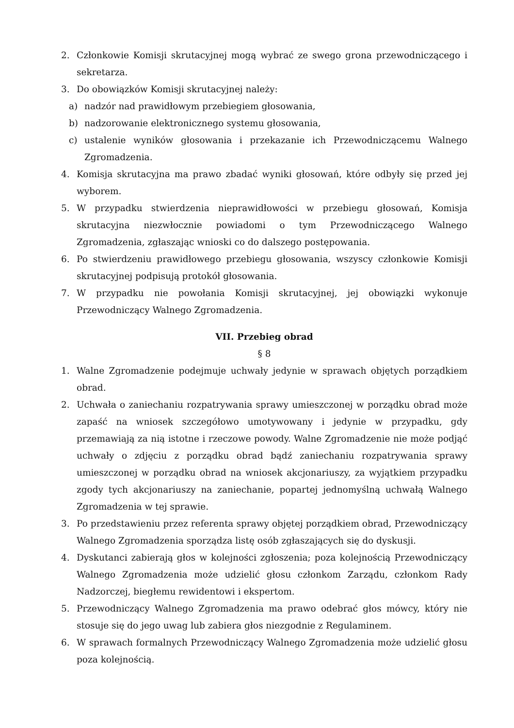2. Członkowie Komisji skrutacyjnej mogą wybrać ze swego grona przewodniczącego i sekretarza.
3. Do obowiązków Komisji skrutacyjnej należy:
a) nadzór nad prawidłowym przebiegiem głosowania,
b) nadzorowanie elektronicznego systemu głosowania,
c) ustalenie wyników głosowania i przekazanie ich Przewodniczącemu Walnego Zgromadzenia.
4. Komisja skrutacyjna ma prawo zbadać wyniki głosowań, które odbyły się przed jej wyborem.
5. W przypadku stwierdzenia nieprawidłowości w przebiegu głosowań, Komisja skrutacyjna niezwłocznie powiadomi o tym Przewodniczącego Walnego Zgromadzenia, zgłaszając wnioski co do dalszego postępowania.
6. Po stwierdzeniu prawidłowego przebiegu głosowania, wszyscy członkowie Komisji skrutacyjnej podpisują protokół głosowania.
7. W przypadku nie powołania Komisji skrutacyjnej, jej obowiązki wykonuje Przewodniczący Walnego Zgromadzenia.
VII. Przebieg obrad
§ 8
1. Walne Zgromadzenie podejmuje uchwały jedynie w sprawach objętych porządkiem obrad.
2. Uchwała o zaniechaniu rozpatrywania sprawy umieszczonej w porządku obrad może zapaść na wniosek szczegółowo umotywowany i jedynie w przypadku, gdy przemawiają za nią istotne i rzeczowe powody. Walne Zgromadzenie nie może podjąć uchwały o zdjęciu z porządku obrad bądź zaniechaniu rozpatrywania sprawy umieszczonej w porządku obrad na wniosek akcjonariuszy, za wyjątkiem przypadku zgody tych akcjonariuszy na zaniechanie, popartej jednomyślną uchwałą Walnego Zgromadzenia w tej sprawie.
3. Po przedstawieniu przez referenta sprawy objętej porządkiem obrad, Przewodniczący Walnego Zgromadzenia sporządza listę osób zgłaszających się do dyskusji.
4. Dyskutanci zabierają głos w kolejności zgłoszenia; poza kolejnością Przewodniczący Walnego Zgromadzenia może udzielić głosu członkom Zarządu, członkom Rady Nadzorczej, biegłemu rewidentowi i ekspertom.
5. Przewodniczący Walnego Zgromadzenia ma prawo odebrać głos mówcy, który nie stosuje się do jego uwag lub zabiera głos niezgodnie z Regulaminem.
6. W sprawach formalnych Przewodniczący Walnego Zgromadzenia może udzielić głosu poza kolejnością.